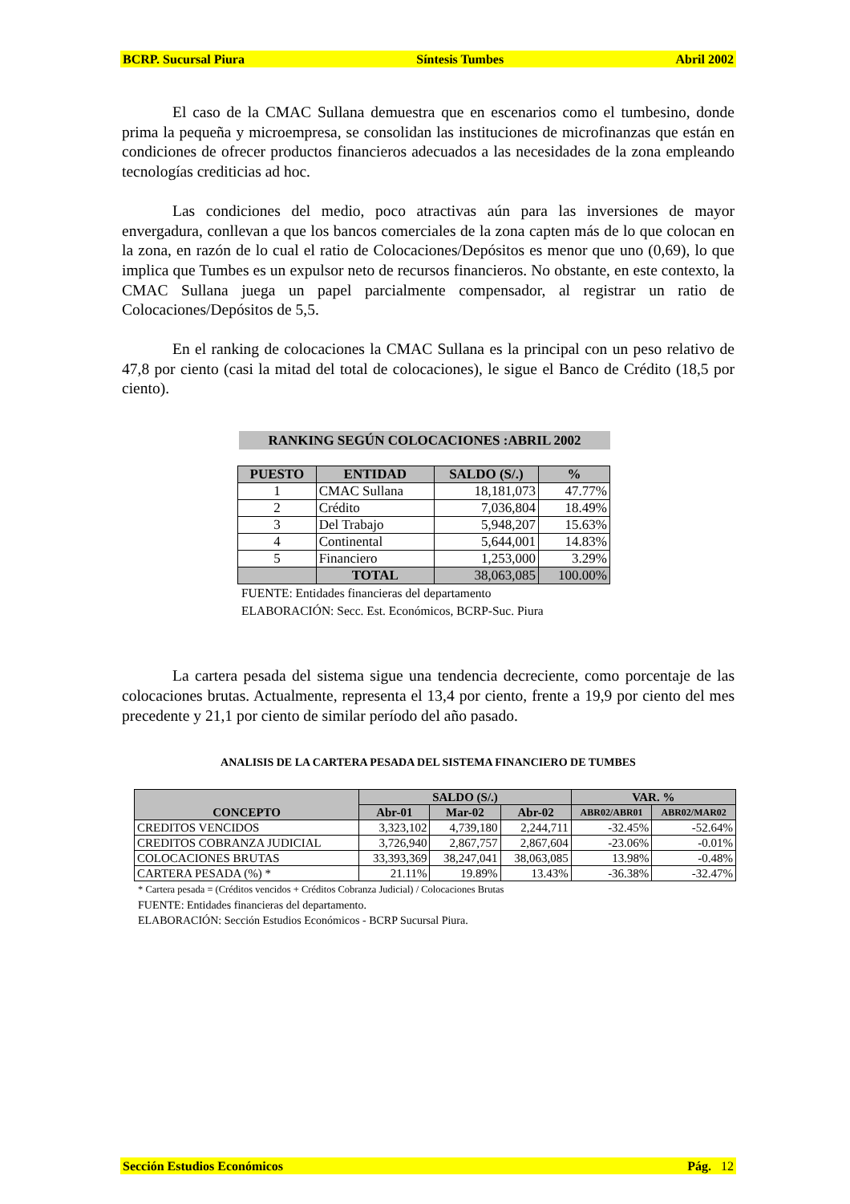BCRP. Sucursal Piura Síntesis Tumbes Abril 2002
El caso de la CMAC Sullana demuestra que en escenarios como el tumbesino, donde prima la pequeña y microempresa, se consolidan las instituciones de microfinanzas que están en condiciones de ofrecer productos financieros adecuados a las necesidades de la zona empleando tecnologías crediticias ad hoc.
Las condiciones del medio, poco atractivas aún para las inversiones de mayor envergadura, conllevan a que los bancos comerciales de la zona capten más de lo que colocan en la zona, en razón de lo cual el ratio de Colocaciones/Depósitos es menor que uno (0,69), lo que implica que Tumbes es un expulsor neto de recursos financieros. No obstante, en este contexto, la CMAC Sullana juega un papel parcialmente compensador, al registrar un ratio de Colocaciones/Depósitos de 5,5.
En el ranking de colocaciones la CMAC Sullana es la principal con un peso relativo de 47,8 por ciento (casi la mitad del total de colocaciones), le sigue el Banco de Crédito (18,5 por ciento).
RANKING SEGÚN COLOCACIONES :ABRIL 2002
| PUESTO | ENTIDAD | SALDO (S/.) | % |
| --- | --- | --- | --- |
| 1 | CMAC Sullana | 18,181,073 | 47.77% |
| 2 | Crédito | 7,036,804 | 18.49% |
| 3 | Del Trabajo | 5,948,207 | 15.63% |
| 4 | Continental | 5,644,001 | 14.83% |
| 5 | Financiero | 1,253,000 | 3.29% |
| | TOTAL | 38,063,085 | 100.00% |
FUENTE: Entidades financieras del departamento
ELABORACIÓN: Secc. Est. Económicos, BCRP-Suc. Piura
La cartera pesada del sistema sigue una tendencia decreciente, como porcentaje de las colocaciones brutas. Actualmente, representa el 13,4 por ciento, frente a 19,9 por ciento del mes precedente y 21,1 por ciento de similar período del año pasado.
ANALISIS DE LA CARTERA PESADA DEL SISTEMA FINANCIERO DE TUMBES
| CONCEPTO | SALDO (S/.) | | | VAR. % | |
| --- | --- | --- | --- | --- | --- |
| | Abr-01 | Mar-02 | Abr-02 | ABR02/ABR01 | ABR02/MAR02 |
| CREDITOS VENCIDOS | 3,323,102 | 4,739,180 | 2,244,711 | -32.45% | -52.64% |
| CREDITOS COBRANZA JUDICIAL | 3,726,940 | 2,867,757 | 2,867,604 | -23.06% | -0.01% |
| COLOCACIONES BRUTAS | 33,393,369 | 38,247,041 | 38,063,085 | 13.98% | -0.48% |
| CARTERA PESADA (%) * | 21.11% | 19.89% | 13.43% | -36.38% | -32.47% |
* Cartera pesada = (Créditos vencidos + Créditos Cobranza Judicial) / Colocaciones Brutas
FUENTE: Entidades financieras del departamento.
ELABORACIÓN: Sección Estudios Económicos - BCRP Sucursal Piura.
Sección Estudios Económicos Pág. 12